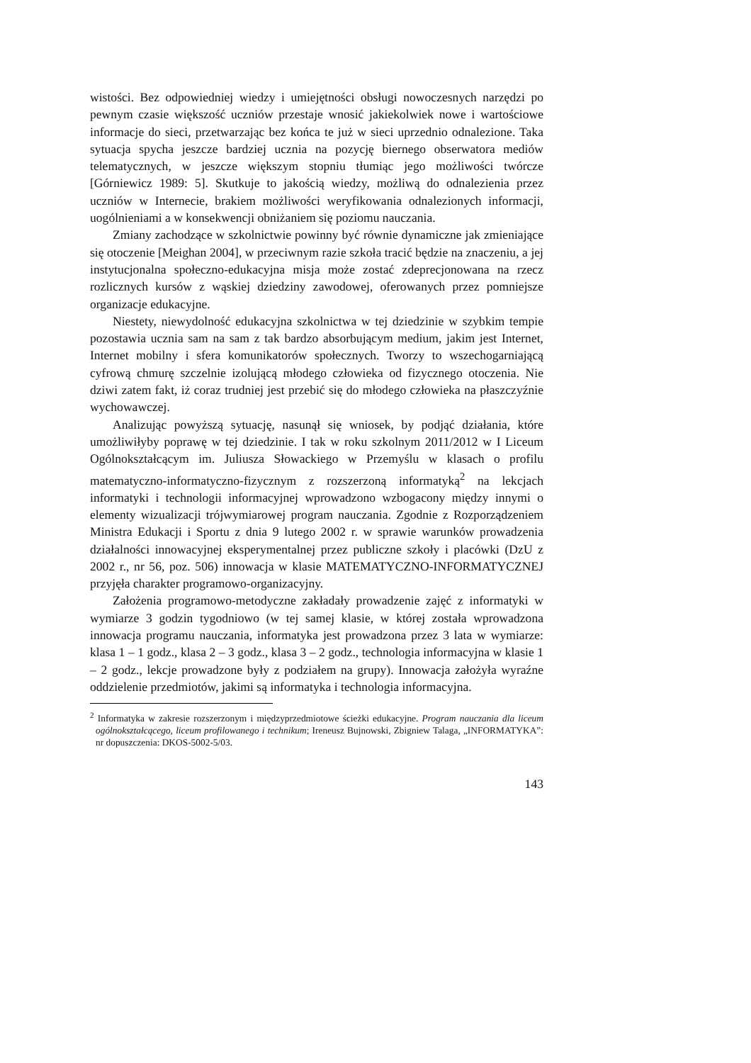wistości. Bez odpowiedniej wiedzy i umiejętności obsługi nowoczesnych narzędzi po pewnym czasie większość uczniów przestaje wnosić jakiekolwiek nowe i wartościowe informacje do sieci, przetwarzając bez końca te już w sieci uprzednio odnalezione. Taka sytuacja spycha jeszcze bardziej ucznia na pozycję biernego obserwatora mediów telematycznych, w jeszcze większym stopniu tłumiąc jego możliwości twórcze [Górniewicz 1989: 5]. Skutkuje to jakością wiedzy, możliwą do odnalezienia przez uczniów w Internecie, brakiem możliwości weryfikowania odnalezionych informacji, uogólnieniami a w konsekwencji obniżaniem się poziomu nauczania.
Zmiany zachodzące w szkolnictwie powinny być równie dynamiczne jak zmieniające się otoczenie [Meighan 2004], w przeciwnym razie szkoła tracić będzie na znaczeniu, a jej instytucjonalna społeczno-edukacyjna misja może zostać zdeprecjonowana na rzecz rozlicznych kursów z wąskiej dziedziny zawodowej, oferowanych przez pomniejsze organizacje edukacyjne.
Niestety, niewydolność edukacyjna szkolnictwa w tej dziedzinie w szybkim tempie pozostawia ucznia sam na sam z tak bardzo absorbującym medium, jakim jest Internet, Internet mobilny i sfera komunikatorów społecznych. Tworzy to wszechogarniającą cyfrową chmurę szczelnie izolującą młodego człowieka od fizycznego otoczenia. Nie dziwi zatem fakt, iż coraz trudniej jest przebić się do młodego człowieka na płaszczyźnie wychowawczej.
Analizując powyższą sytuację, nasunął się wniosek, by podjąć działania, które umożliwiłyby poprawę w tej dziedzinie. I tak w roku szkolnym 2011/2012 w I Liceum Ogólnokształcącym im. Juliusza Słowackiego w Przemyślu w klasach o profilu matematyczno-informatyczno-fizycznym z rozszerzoną informatyką<sup>2</sup> na lekcjach informatyki i technologii informacyjnej wprowadzono wzbogacony między innymi o elementy wizualizacji trójwymiarowej program nauczania. Zgodnie z Rozporządzeniem Ministra Edukacji i Sportu z dnia 9 lutego 2002 r. w sprawie warunków prowadzenia działalności innowacyjnej eksperymentalnej przez publiczne szkoły i placówki (DzU z 2002 r., nr 56, poz. 506) innowacja w klasie MATEMATYCZNO-INFORMATYCZNEJ przyjęła charakter programowo-organizacyjny.
Założenia programowo-metodyczne zakładały prowadzenie zajęć z informatyki w wymiarze 3 godzin tygodniowo (w tej samej klasie, w której została wprowadzona innowacja programu nauczania, informatyka jest prowadzona przez 3 lata w wymiarze: klasa 1 – 1 godz., klasa 2 – 3 godz., klasa 3 – 2 godz., technologia informacyjna w klasie 1 – 2 godz., lekcje prowadzone były z podziałem na grupy). Innowacja założyła wyraźne oddzielenie przedmiotów, jakimi są informatyka i technologia informacyjna.
<sup>2</sup> Informatyka w zakresie rozszerzonym i międzyprzedmiotowe ścieżki edukacyjne. Program nauczania dla liceum ogólnokształcącego, liceum profilowanego i technikum; Ireneusz Bujnowski, Zbigniew Talaga, „INFORMATYKA”: nr dopuszczenia: DKOS-5002-5/03.
143